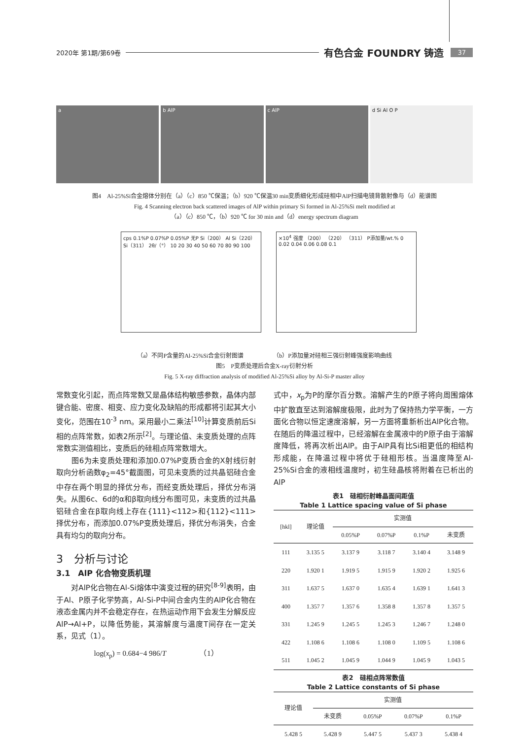2020年 第1期/第69卷 有色合金 FOUNDRY 铸造 37
a b AlP c AlP d Si Al O P
图4　Al-25%Si合金熔体分别在（a）（c）850 ℃保温；（b）920 ℃保温30 min变质细化形成硅相中AlP扫描电镜背散射像与（d）能谱图
Fig. 4 Scanning electron back scattered images of AlP within primary Si formed in Al-25%Si melt modified at
（a）（c）850 ℃，（b）920 ℃ for 30 min and（d）energy spectrum diagram
cps 0.1%P 0.07%P 0.05%P 无P Si（200） Al Si（220） Si（311） 2θ/（°） 10 20 30 40 50 60 70 80 90 100
×10<sup>4</sup> 强度 （200） （220） （311） P添加量/wt.% 0 0.02 0.04 0.06 0.08 0.1
（a）不同P含量的Al-25%Si合金衍射图谱 （b）P添加量对硅相三强衍射峰强度影响曲线
图5　P变质处理后合金X-ray衍射分析
Fig. 5 X-ray diffraction analysis of modified Al-25%Si alloy by Al-Si-P master alloy
常数变化引起，而点阵常数又是晶体结构敏感参数，晶体内部键合能、密度、相变、应力变化及缺陷的形成都将引起其大小变化，范围在10<sup>-3</sup> nm。采用最小二乘法<sup>[10]</sup>计算变质前后Si相的点阵常数，如表2所示<sup>[2]</sup>。与理论值、未变质处理的点阵常数实测值相比，变质后的硅相点阵常数增大。
　　图6为未变质处理和添加0.07%P变质合金的X射线衍射取向分析函数φ<sub>2</sub>=45°截面图，可见未变质的过共晶铝硅合金中存在两个明显的择优分布，而经变质处理后，择优分布消失。从图6c、6d的α和β取向线分布图可见，未变质的过共晶铝硅合金在β取向线上存在{111}<112>和{112}<111>择优分布，而添加0.07%P变质处理后，择优分布消失，合金具有均匀的取向分布。
3　分析与讨论
3.1　AlP 化合物变质机理
　　对AlP化合物在Al-Si熔体中演变过程的研究<sup>[8-9]</sup>表明，由于Al、P原子化学势高，Al-Si-P中间合金内生的AlP化合物在液态金属内并不会稳定存在，在热运动作用下会发生分解反应AlP→Al+P，以降低势能，其溶解度与温度T间存在一定关系，见式（1）。
log(x<sub>p</sub>) = 0.684−4 986/T　　　　　（1）
式中，x<sub>p</sub>为P的摩尔百分数。溶解产生的P原子将向周围熔体中扩散直至达到溶解度极限，此时为了保持热力学平衡，一方面化合物以恒定速度溶解，另一方面将重新析出AlP化合物。在随后的降温过程中，已经溶解在金属液中的P原子由于溶解度降低，将再次析出AlP。由于AlP具有比Si相更低的相结构形成能，在降温过程中将优于硅相形核。当温度降至Al-25%Si合金的液相线温度时，初生硅晶核将附着在已析出的AlP
表1　硅相衍射峰晶面间距值
Table 1 Lattice spacing value of Si phase
| [hkl] | 理论值 | 实测值 | | | |
| --- | --- | --- | --- | --- | --- |
| | | 0.05%P | 0.07%P | 0.1%P | 未变质 |
| 111 | 3.135 5 | 3.137 9 | 3.118 7 | 3.140 4 | 3.148 9 |
| 220 | 1.920 1 | 1.919 5 | 1.915 9 | 1.920 2 | 1.925 6 |
| 311 | 1.637 5 | 1.637 0 | 1.635 4 | 1.639 1 | 1.641 3 |
| 400 | 1.357 7 | 1.357 6 | 1.358 8 | 1.357 8 | 1.357 5 |
| 331 | 1.245 9 | 1.245 5 | 1.245 3 | 1.246 7 | 1.248 0 |
| 422 | 1.108 6 | 1.108 6 | 1.108 0 | 1.109 5 | 1.108 6 |
| 511 | 1.045 2 | 1.045 9 | 1.044 9 | 1.045 9 | 1.043 5 |
表2　硅相点阵常数值
Table 2 Lattice constants of Si phase
| 理论值 | 实测值 | | | |
| --- | --- | --- | --- | --- |
| | 未变质 | 0.05%P | 0.07%P | 0.1%P |
| 5.428 5 | 5.428 9 | 5.447 5 | 5.437 3 | 5.438 4 |